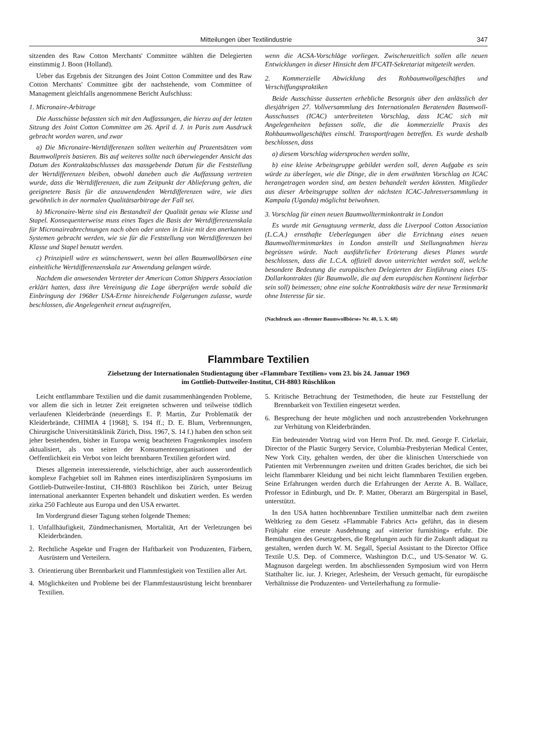Mitteilungen über Textilindustrie 347
sitzenden des Raw Cotton Merchants' Committee wählten die Delegierten einstimmig J. Boon (Holland).
Ueber das Ergebnis der Sitzungen des Joint Cotton Committee und des Raw Cotton Merchants' Committee gibt der nachstehende, vom Committee of Management gleichfalls angenommene Bericht Aufschluss:
1. Micronaire-Arbitrage
Die Ausschüsse befassten sich mit den Auffassungen, die hierzu auf der letzten Sitzung des Joint Cotton Committee am 26. April d. J. in Paris zum Ausdruck gebracht worden waren, und zwar
a) Die Micronaire-Wertdifferenzen sollten weiterhin auf Prozentsätzen vom Baumwollpreis basieren. Bis auf weiteres sollte nach überwiegender Ansicht das Datum des Kontraktabschlusses das massgebende Datum für die Feststellung der Wertdifferenzen bleiben, obwohl daneben auch die Auffassung vertreten wurde, dass die Wertdifferenzen, die zum Zeitpunkt der Ablieferung gelten, die geeignetere Basis für die anzuwendenden Wertdifferenzen wäre, wie dies gewöhnlich in der normalen Qualitätsarbitrage der Fall sei.
b) Micronaire-Werte sind ein Bestandteil der Qualität genau wie Klasse und Stapel. Konsequenterweise muss eines Tages die Basis der Wertdifferenzenskala für Micronaireabrechnungen nach oben oder unten in Linie mit den anerkannten Systemen gebracht werden, wie sie für die Feststellung von Wertdifferenzen bei Klasse und Stapel benutzt werden.
c) Prinzipiell wäre es wünschenswert, wenn bei allen Baumwollbörsen eine einheitliche Wertdifferenzenskala zur Anwendung gelangen würde.
Nachdem die anwesenden Vertreter der American Cotton Shippers Association erklärt hatten, dass ihre Vereinigung die Lage überprüfen werde sobald die Einbringung der 1968er USA-Ernte hinreichende Folgerungen zulasse, wurde beschlossen, die Angelegenheit erneut aufzugreifen,
wenn die ACSA-Vorschläge vorliegen. Zwischenzeitlich sollen alle neuen Entwicklungen in dieser Hinsicht dem IFCATI-Sekretariat mitgeteilt werden.
2. Kommerzielle Abwicklung des Rohbaumwollgeschäftes und Verschiffungspraktiken
Beide Ausschüsse äusserten erhebliche Besorgnis über den anlässlich der diesjährigen 27. Vollversammlung des Internationalen Beratenden Baumwoll-Ausschusses (ICAC) unterbreiteten Vorschlag, dass ICAC sich mit Angelegenheiten befassen solle, die die kommerzielle Praxis des Rohbaumwollgeschäftes einschl. Transportfragen betreffen. Es wurde deshalb beschlossen, dass
a) diesem Vorschlag widersprochen werden sollte,
b) eine kleine Arbeitsgruppe gebildet werden soll, deren Aufgabe es sein würde zu überlegen, wie die Dinge, die in dem erwähnten Vorschlag an ICAC herangetragen worden sind, am besten behandelt werden könnten. Mitglieder aus dieser Arbeitsgruppe sollten der nächsten ICAC-Jahresversammlung in Kampala (Uganda) möglichst beiwohnen.
3. Vorschlag für einen neuen Baumwollterminkontrakt in London
Es wurde mit Genugtuung vermerkt, dass die Liverpool Cotton Association (L.C.A.) ernsthafte Ueberlegungen über die Errichtung eines neuen Baumwollterminmarktes in London anstellt und Stellungnahmen hierzu begrüssen würde. Nach ausführlicher Erörterung dieses Planes wurde beschlossen, dass die L.C.A. offiziell davon unterrichtet werden soll, welche besondere Bedeutung die europäischen Delegierten der Einführung eines US-Dollarkontraktes (für Baumwolle, die auf dem europäischen Kontinent lieferbar sein soll) beimessen; ohne eine solche Kontraktbasis wäre der neue Terminmarkt ohne Interesse für sie.
(Nachdruck aus «Bremer Baumwollbörse» Nr. 40, 5. X. 68)
Flammbare Textilien
Zielsetzung der Internationalen Studientagung über «Flammbare Textilien» vom 23. bis 24. Januar 1969
im Gottlieb-Duttweiler-Institut, CH-8803 Rüschlikon
Leicht entflammbare Textilien und die damit zusammenhängenden Probleme, vor allem die sich in letzter Zeit ereigneten schweren und teilweise tödlich verlaufenen Kleiderbrände (neuerdings E. P. Martin, Zur Problematik der Kleiderbrände, CHIMIA 4 [1968], S. 194 ff.; D. E. Blum, Verbrennungen, Chirurgische Universitätsklinik Zürich, Diss. 1967, S. 14 f.) haben den schon seit jeher bestehenden, bisher in Europa wenig beachteten Fragenkomplex insofern aktualisiert, als von seiten der Konsumentenorganisationen und der Oeffentlichkeit ein Verbot von leicht brennbaren Textilien gefordert wird.
Dieses allgemein interessierende, vielschichtige, aber auch ausserordentlich komplexe Fachgebiet soll im Rahmen eines interdisziplinären Symposiums im Gottlieb-Duttweiler-Institut, CH-8803 Rüschlikon bei Zürich, unter Beizug international anerkannter Experten behandelt und diskutiert werden. Es werden zirka 250 Fachleute aus Europa und den USA erwartet.
Im Vordergrund dieser Tagung stehen folgende Themen:
1. Unfallhäufigkeit, Zündmechanismen, Mortalität, Art der Verletzungen bei Kleiderbränden.
2. Rechtliche Aspekte und Fragen der Haftbarkeit von Produzenten, Färbern, Ausrüstern und Verteilern.
3. Orientierung über Brennbarkeit und Flammfestigkeit von Textilien aller Art.
4. Möglichkeiten und Probleme bei der Flammfestausrüstung leicht brennbarer Textilien.
5. Kritische Betrachtung der Testmethoden, die heute zur Feststellung der Brennbarkeit von Textilien eingesetzt werden.
6. Besprechung der heute möglichen und noch anzustrebenden Vorkehrungen zur Verhütung von Kleiderbränden.
Ein bedeutender Vortrag wird von Herrn Prof. Dr. med. George F. Cirkelair, Director of the Plastic Surgery Service, Columbia-Presbyterian Medical Center, New York City, gehalten werden, der über die klinischen Unterschiede von Patienten mit Verbrennungen zweiten und dritten Grades berichtet, die sich bei leicht flammbarer Kleidung und bei nicht leicht flammbaren Textilien ergeben. Seine Erfahrungen werden durch die Erfahrungen der Aerzte A. B. Wallace, Professor in Edinburgh, und Dr. P. Matter, Oberarzt am Bürgerspital in Basel, unterstützt.
In den USA hatten hochbrennbare Textilien unmittelbar nach dem zweiten Weltkrieg zu dem Gesetz «Flammable Fabrics Act» geführt, das in diesem Frühjahr eine erneute Ausdehnung auf «interior furnishing» erfuhr. Die Bemühungen des Gesetzgebers, die Regelungen auch für die Zukunft adäquat zu gestalten, werden durch W. M. Segall, Special Assistant to the Director Office Textile U.S. Dep. of Commerce, Washington D.C., und US-Senator W. G. Magnuson dargelegt werden. Im abschliessenden Symposium wird von Herrn Statthalter lic. iur. J. Krieger, Arlesheim, der Versuch gemacht, für europäische Verhältnisse die Produzenten- und Verteilerhaftung zu formulie-